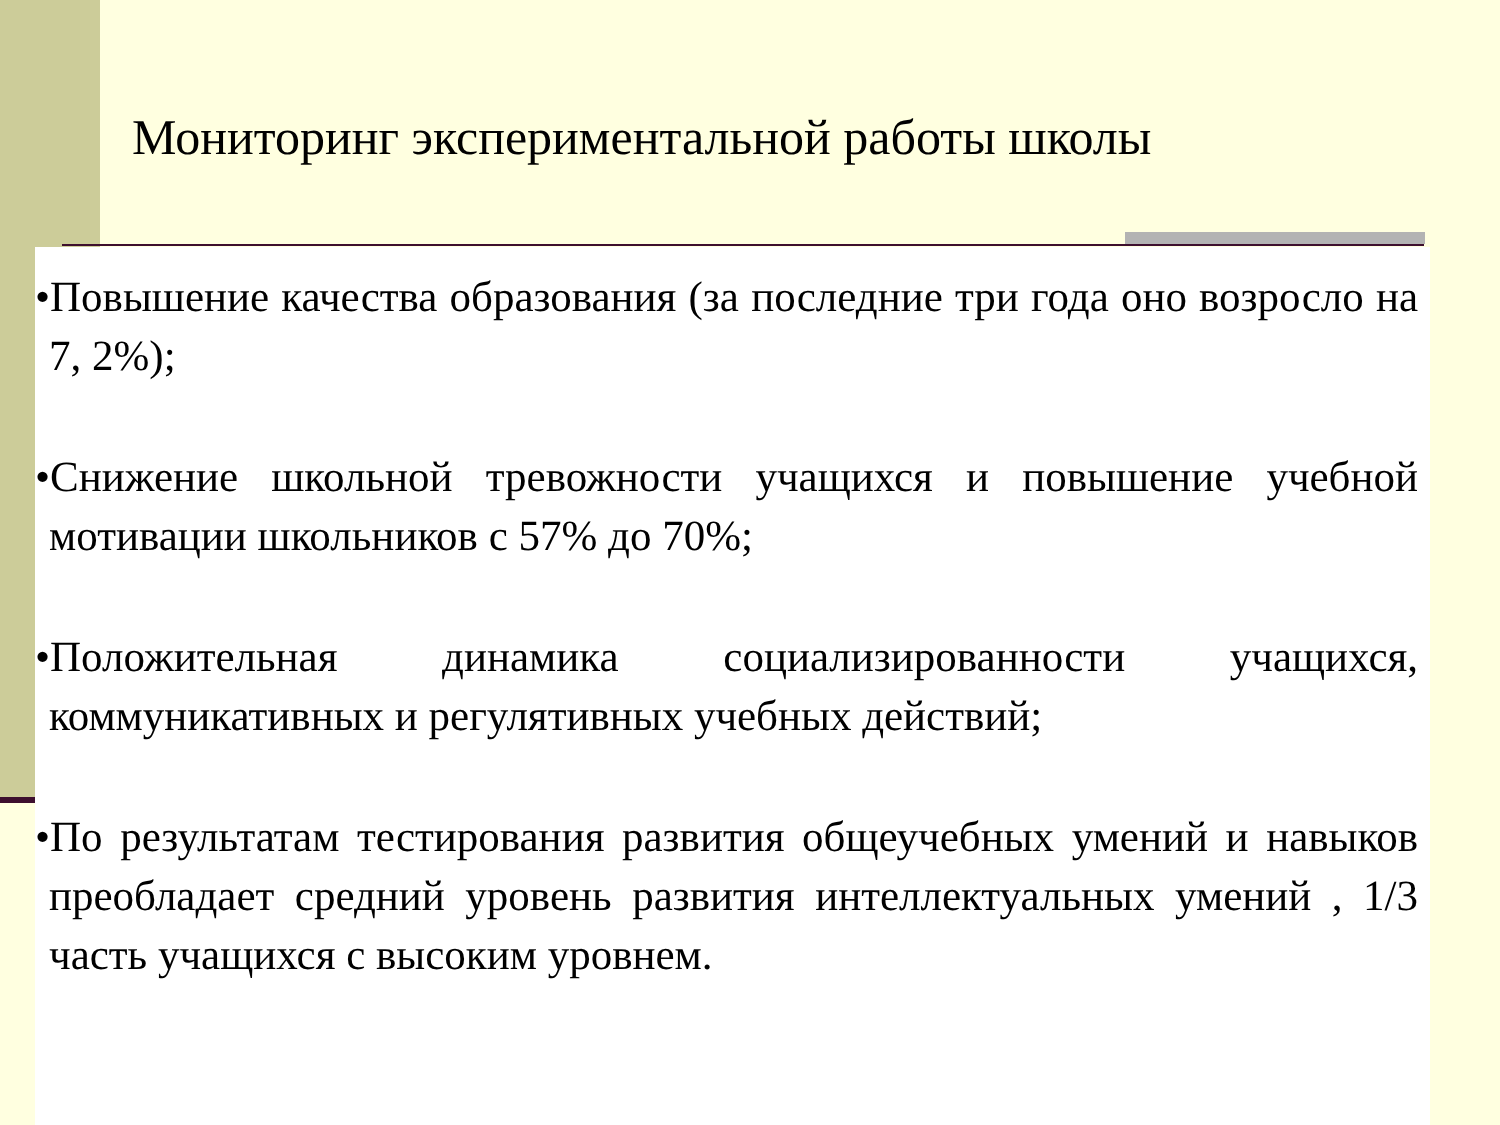Мониторинг экспериментальной работы школы
•Повышение качества образования (за последние три года оно возросло на 7, 2%);
•Снижение школьной тревожности учащихся и повышение учебной мотивации школьников с 57% до 70%;
•Положительная динамика социализированности учащихся, коммуникативных и регулятивных учебных действий;
•По результатам тестирования развития общеучебных умений и навыков преобладает средний уровень развития интеллектуальных умений , 1/3 часть учащихся с высоким уровнем.